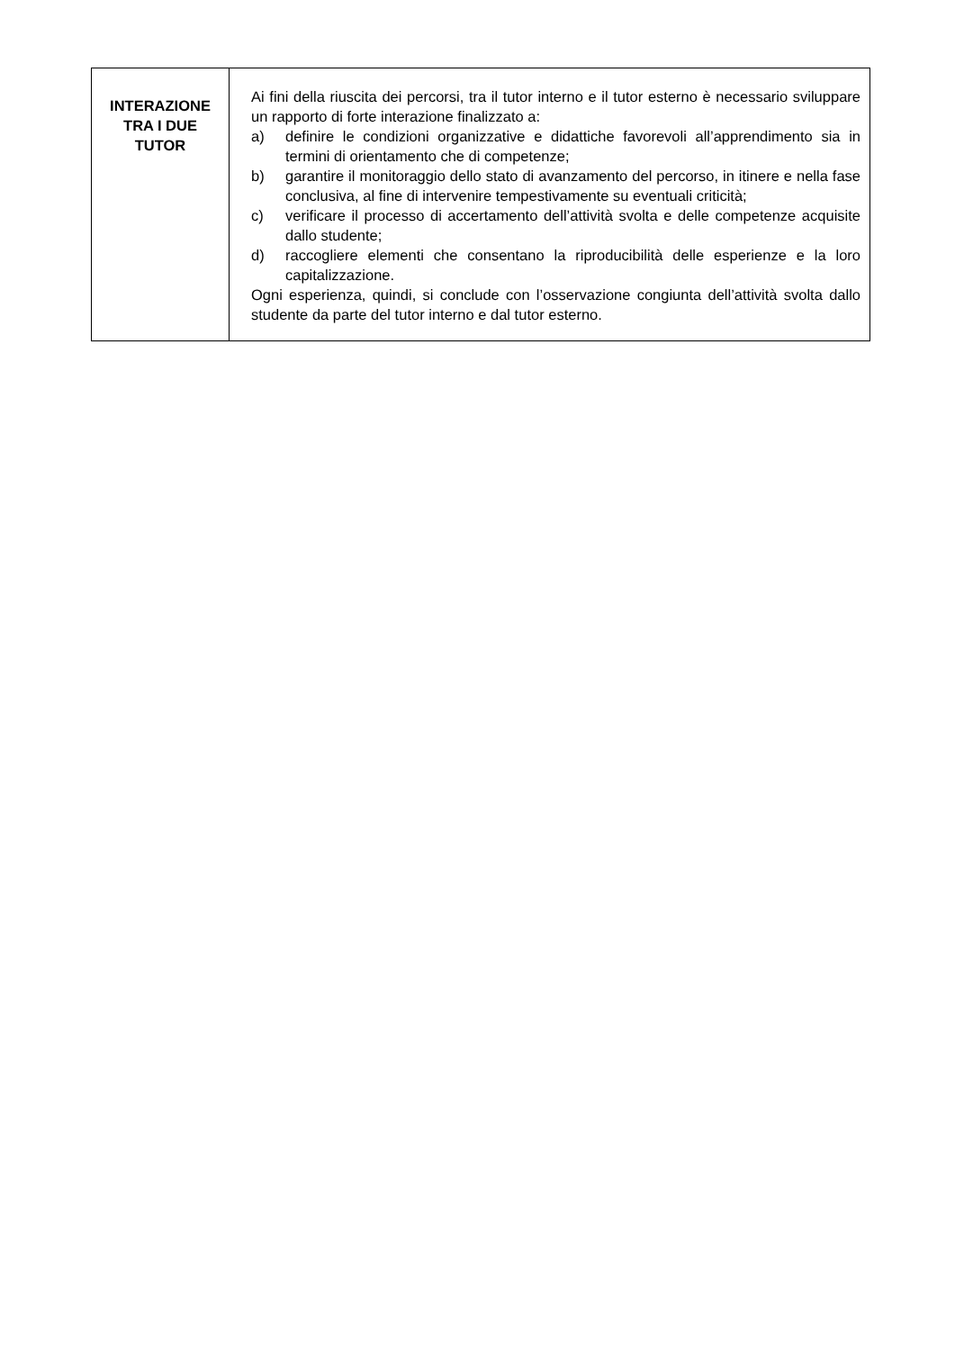| INTERAZIONE TRA I DUE TUTOR | Ai fini della riuscita dei percorsi, tra il tutor interno e il tutor esterno è necessario sviluppare un rapporto di forte interazione finalizzato a: a) definire le condizioni organizzative e didattiche favorevoli all’apprendimento sia in termini di orientamento che di competenze; b) garantire il monitoraggio dello stato di avanzamento del percorso, in itinere e nella fase conclusiva, al fine di intervenire tempestivamente su eventuali criticità; c) verificare il processo di accertamento dell’attività svolta e delle competenze acquisite dallo studente; d) raccogliere elementi che consentano la riproducibilità delle esperienze e la loro capitalizzazione. Ogni esperienza, quindi, si conclude con l’osservazione congiunta dell’attività svolta dallo studente da parte del tutor interno e dal tutor esterno. |